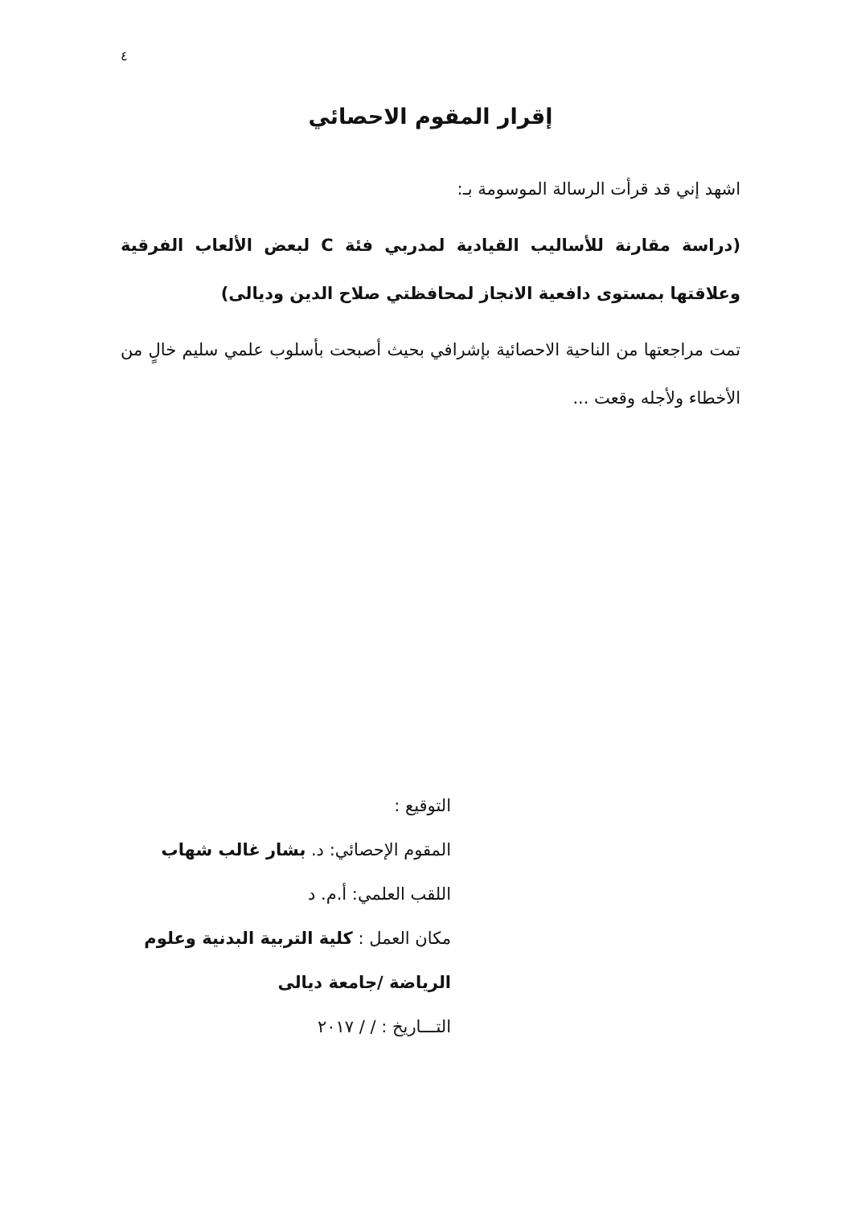٤
إقرار المقوم الاحصائي
اشهد إني قد قرأت الرسالة الموسومة بـ:
(دراسة مقارنة للأساليب القيادية لمدربي فئة C لبعض الألعاب الفرقية وعلاقتها بمستوى دافعية الانجاز لمحافظتي صلاح الدين وديالى)
تمت مراجعتها من الناحية الاحصائية بإشرافي بحيث أصبحت بأسلوب علمي سليم خالٍ من الأخطاء ولأجله وقعت ...
التوقيع :
المقوم الإحصائي: د. بشار غالب شهاب
اللقب العلمي: أ.م. د
مكان العمل : كلية التربية البدنية وعلوم الرياضة /جامعة ديالى
التـــاريخ : / / ٢٠١٧